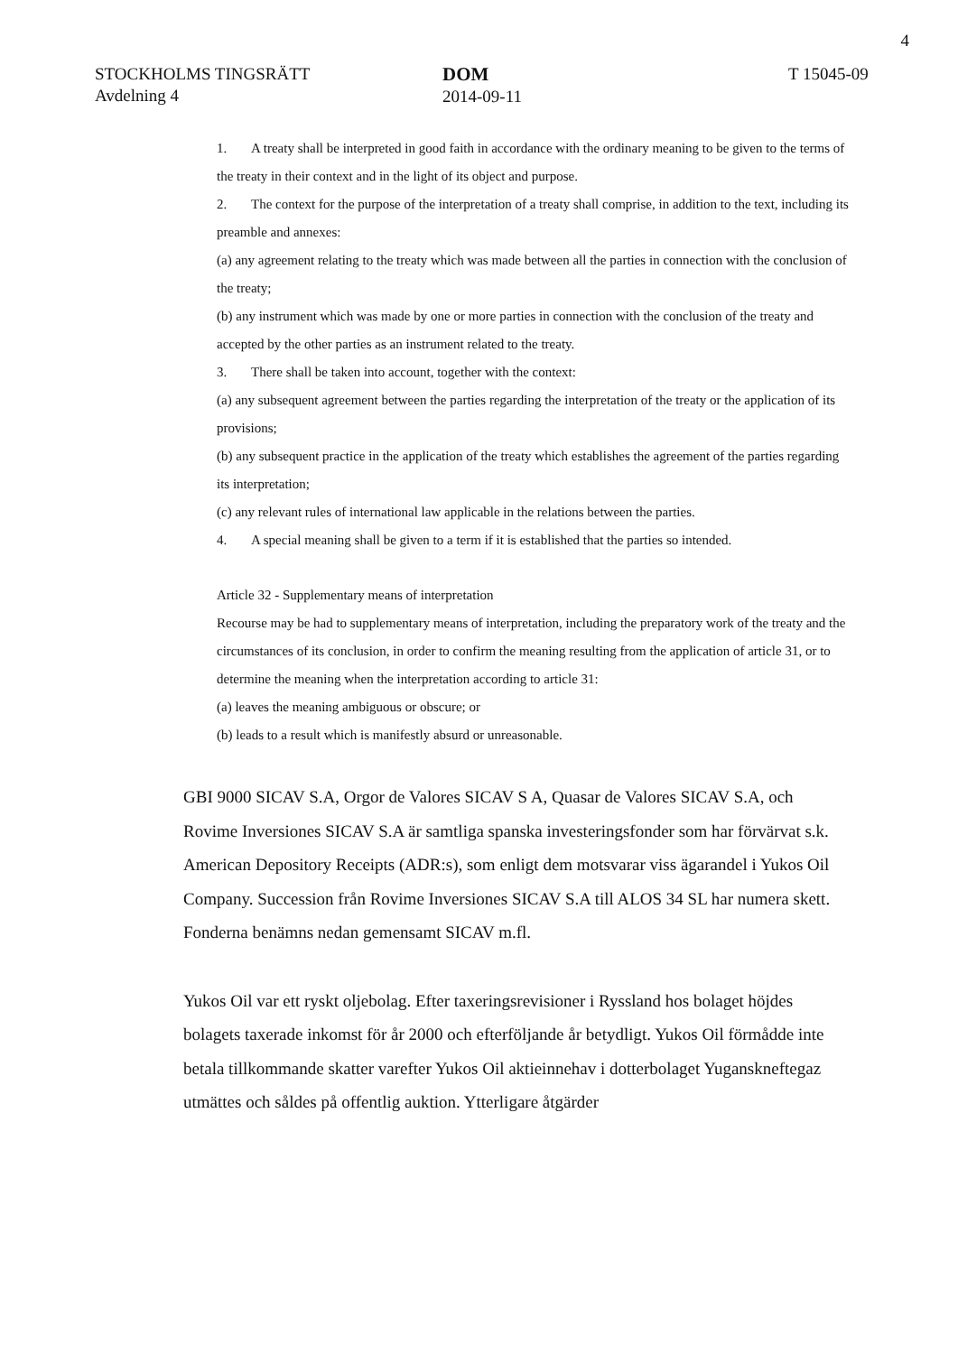4
STOCKHOLMS TINGSRÄTT
Avdelning 4
DOM
2014-09-11
T 15045-09
1. A treaty shall be interpreted in good faith in accordance with the ordinary meaning to be given to the terms of the treaty in their context and in the light of its object and purpose.
2. The context for the purpose of the interpretation of a treaty shall comprise, in addition to the text, including its preamble and annexes:
(a) any agreement relating to the treaty which was made between all the parties in connection with the conclusion of the treaty;
(b) any instrument which was made by one or more parties in connection with the conclusion of the treaty and accepted by the other parties as an instrument related to the treaty.
3. There shall be taken into account, together with the context:
(a) any subsequent agreement between the parties regarding the interpretation of the treaty or the application of its provisions;
(b) any subsequent practice in the application of the treaty which establishes the agreement of the parties regarding its interpretation;
(c) any relevant rules of international law applicable in the relations between the parties.
4. A special meaning shall be given to a term if it is established that the parties so intended.
Article 32 - Supplementary means of interpretation
Recourse may be had to supplementary means of interpretation, including the preparatory work of the treaty and the circumstances of its conclusion, in order to confirm the meaning resulting from the application of article 31, or to determine the meaning when the interpretation according to article 31:
(a) leaves the meaning ambiguous or obscure; or
(b) leads to a result which is manifestly absurd or unreasonable.
GBI 9000 SICAV S.A, Orgor de Valores SICAV S A, Quasar de Valores SICAV S.A, och Rovime Inversiones SICAV S.A är samtliga spanska investeringsfonder som har förvärvat s.k. American Depository Receipts (ADR:s), som enligt dem motsvarar viss ägarandel i Yukos Oil Company. Succession från Rovime Inversiones SICAV S.A till ALOS 34 SL har numera skett. Fonderna benämns nedan gemensamt SICAV m.fl.
Yukos Oil var ett ryskt oljebolag. Efter taxeringsrevisioner i Ryssland hos bolaget höjdes bolagets taxerade inkomst för år 2000 och efterföljande år betydligt. Yukos Oil förmådde inte betala tillkommande skatter varefter Yukos Oil aktieinnehav i dotterbolaget Yuganskneftegaz utmättes och såldes på offentlig auktion. Ytterligare åtgärder